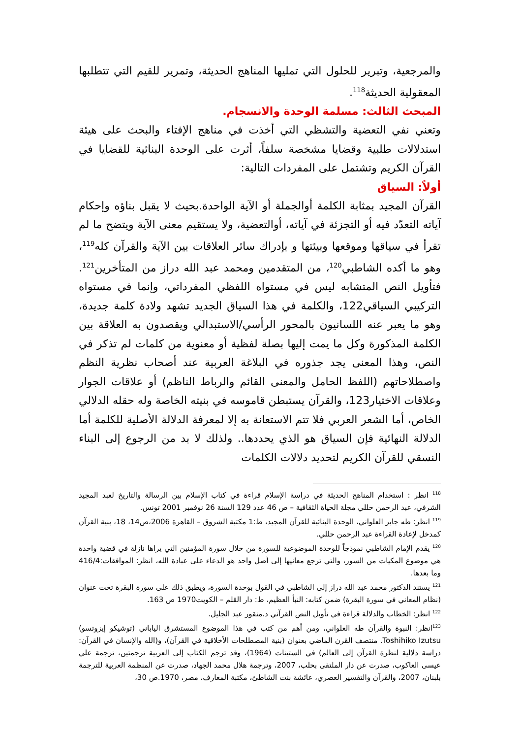والمرجعية، وتبرير للحلول التي تمليها المناهج الحديثة، وتمرير للقيم التي تتطلبها المعقولية الحديثة<sup>118</sup>.
المبحث الثالث: مسلمة الوحدة والانسجام.
وتعني نفي التعضية والتشظي التي أخذت في مناهج الإفتاء والبحث على هيئة استدلالات طلبية وقضايا مشخصة سلفاً، أثرت على الوحدة البنائية للقضايا في القرآن الكريم وتشتمل على المفردات التالية:
أولاً: السياق
القرآن المجيد بمثابة الكلمة أوالجملة أو الآية الواحدة.بحيث لا يقبل بناؤه وإحكام آياته التعدّد فيه أو التجزئة في آياته، أوالتعضية، ولا يستقيم معنى الآية ويتضح ما لم تقرأ في سياقها وموقعها وبيئتها و بإدراك سائر العلاقات بين الآية والقرآن كله<sup>119</sup>، وهو ما أكده الشاطبي<sup>120</sup>، من المتقدمين ومحمد عبد الله دراز من المتأخرين<sup>121</sup>. فتأويل النص المتشابه ليس في مستواه اللفظي المفرداتي، وإنما في مستواه التركيبي السياقي122، والكلمة في هذا السياق الجديد تشهد ولادة كلمة جديدة، وهو ما يعبر عنه اللسانيون بالمحور الرأسي/الاستبدالي ويقصدون به العلاقة بين الكلمة المذكورة وكل ما يمت إليها بصلة لفظية أو معنوية من كلمات لم تذكر في النص، وهذا المعنى يجد جذوره في البلاغة العربية عند أصحاب نظرية النظم واصطلاحاتهم (اللفظ الحامل والمعنى القائم والرباط الناظم) أو علاقات الجوار وعلاقات الاختيار123، والقرآن يستبطن قاموسه في بنيته الخاصة وله حقله الدلالي الخاص، أما الشعر العربي فلا تتم الاستعانة به إلا لمعرفة الدلالة الأصلية للكلمة أما الدلالة النهائية فإن السياق هو الذي يحددها.. ولذلك لا بد من الرجوع إلى البناء النسقي للقرآن الكريم لتحديد دلالات الكلمات
<sup>118</sup> انظر : استخدام المناهج الحديثة في دراسة الإسلام قراءة في كتاب الإسلام بين الرسالة والتاريخ لعبد المجيد الشرفي، عبد الرحمن حللي مجلة الحياة الثقافية – ص 46 عدد 129 السنة 26 نوفمبر 2001 تونس.
<sup>119</sup> انظر: طه جابر العلواني، الوحدة البنائية للقرآن المجيد، ط:1 مكتبة الشروق – القاهرة 2006،ص14، 18، بنية القرآن كمدخل لإعادة القراءة عبد الرحمن حللي.
<sup>120</sup> يقدم الإمام الشاطبي نموذجاً للوحدة الموضوعية للسورة من خلال سورة المؤمنين التي يراها نازلة في قضية واحدة هي موضوع المكيات من السور، والتي ترجع معانيها إلى أصل واحد هو الدعاء على عبادة الله، انظر: الموافقات:416/4 وما بعدها.
<sup>121</sup> يستند الدكتور محمد عبد الله دراز إلى الشاطبي في القول بوحدة السورة، ويطبق ذلك على سورة البقرة تحت عنوان (نظام المعاني في سورة البقرة) ضمن كتابه: النبأ العظيم، ط: دار القلم – الكويت1970 ص 163.
<sup>122</sup> انظر: الخطاب والدلالة قراءة في تأويل النص القرآني د.منقور عبد الجليل.
<sup>123</sup> انظر: النبوة والقرآن طه العلواني، ومن أهم من كتب في هذا الموضوع المستشرق الياباني (توشيكو إيزوتسو) Toshihiko Izutsu. منتصف القرن الماضي بعنوان (بنية المصطلحات الأخلاقية في القرآن)، و(الله والإنسان في القرآن: دراسة دلالية لنظرة القرآن إلى العالم) في الستينات (1964)، وقد ترجم الكتاب إلى العربية ترجمتين، ترجمة علي عيسى العاكوب، صدرت عن دار الملتقى بحلب، 2007، وترجمة هلال محمد الجهاد، صدرت عن المنظمة العربية للترجمة بلبنان، 2007، والقرآن والتفسير العصري، عائشة بنت الشاطئ، مكتبة المعارف، مصر، 1970.ص 30،